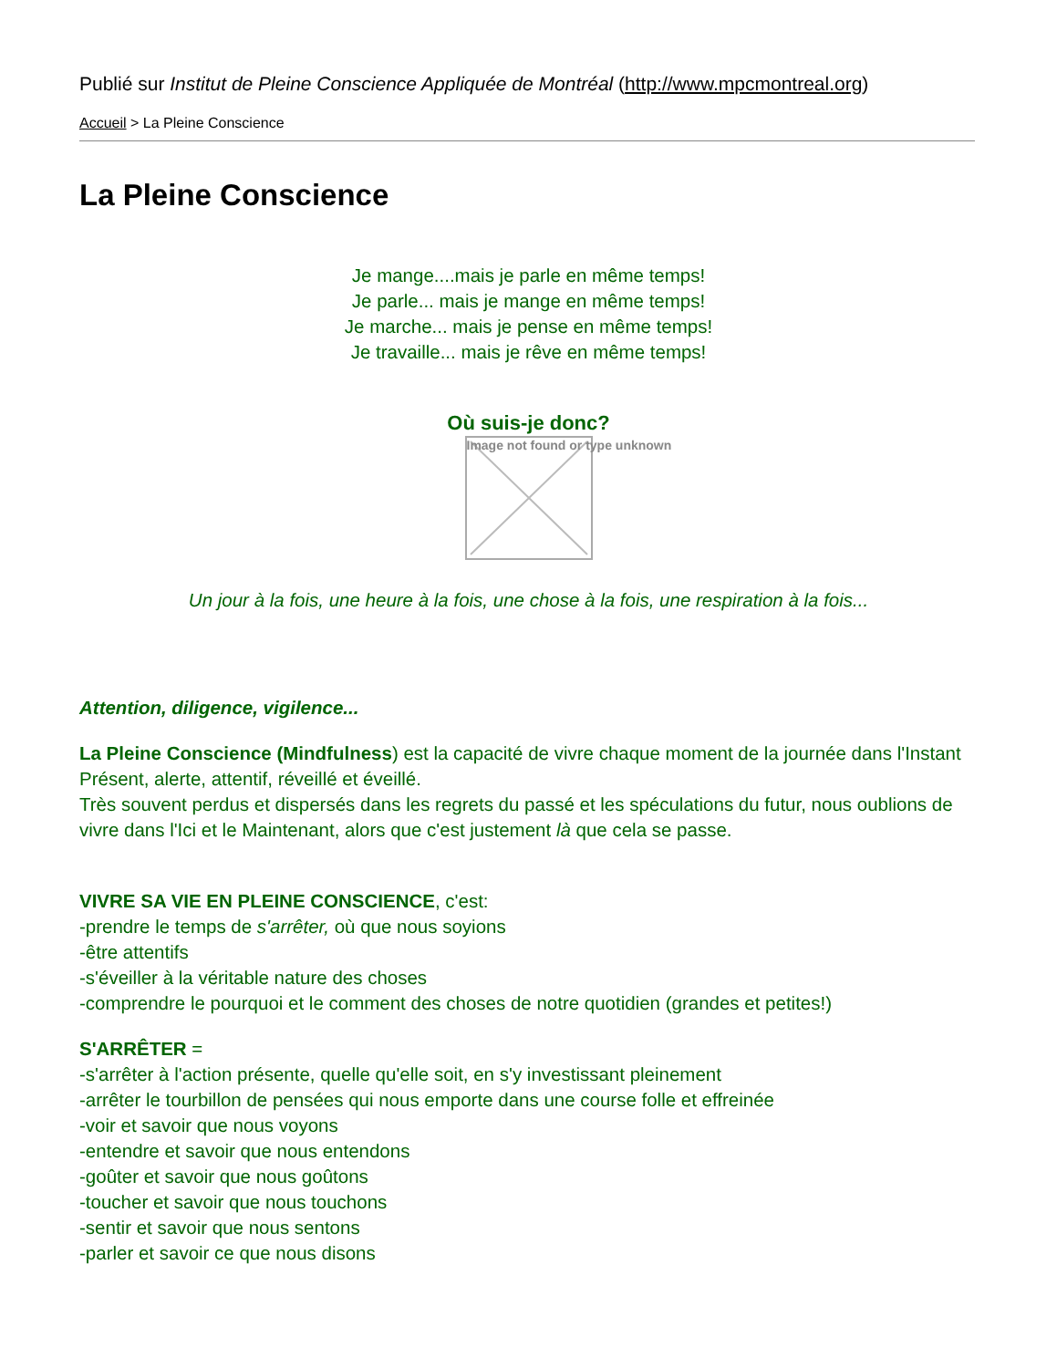Publié sur Institut de Pleine Conscience Appliquée de Montréal (http://www.mpcmontreal.org)
Accueil > La Pleine Conscience
La Pleine Conscience
Je mange....mais je parle en même temps!
Je parle... mais je mange en même temps!
Je marche... mais je pense en même temps!
Je travaille... mais je rêve en même temps!
Où suis-je donc?
Image not found or type unknown
Un jour à la fois, une heure à la fois, une chose à la fois, une respiration à la fois...
Attention, diligence, vigilence...
La Pleine Conscience (Mindfulness) est la capacité de vivre chaque moment de la journée dans l'Instant Présent, alerte, attentif, réveillé et éveillé.
Très souvent perdus et dispersés dans les regrets du passé et les spéculations du futur, nous oublions de vivre dans l'Ici et le Maintenant, alors que c'est justement là que cela se passe.
VIVRE SA VIE EN PLEINE CONSCIENCE, c'est:
-prendre le temps de s'arrêter, où que nous soyions
-être attentifs
-s'éveiller à la véritable nature des choses
-comprendre le pourquoi et le comment des choses de notre quotidien (grandes et petites!)
S'ARRÊTER =
-s'arrêter à l'action présente, quelle qu'elle soit, en s'y investissant pleinement
-arrêter le tourbillon de pensées qui nous emporte dans une course folle et effreinée
-voir et savoir que nous voyons
-entendre et savoir que nous entendons
-goûter et savoir que nous goûtons
-toucher et savoir que nous touchons
-sentir et savoir que nous sentons
-parler et savoir ce que nous disons